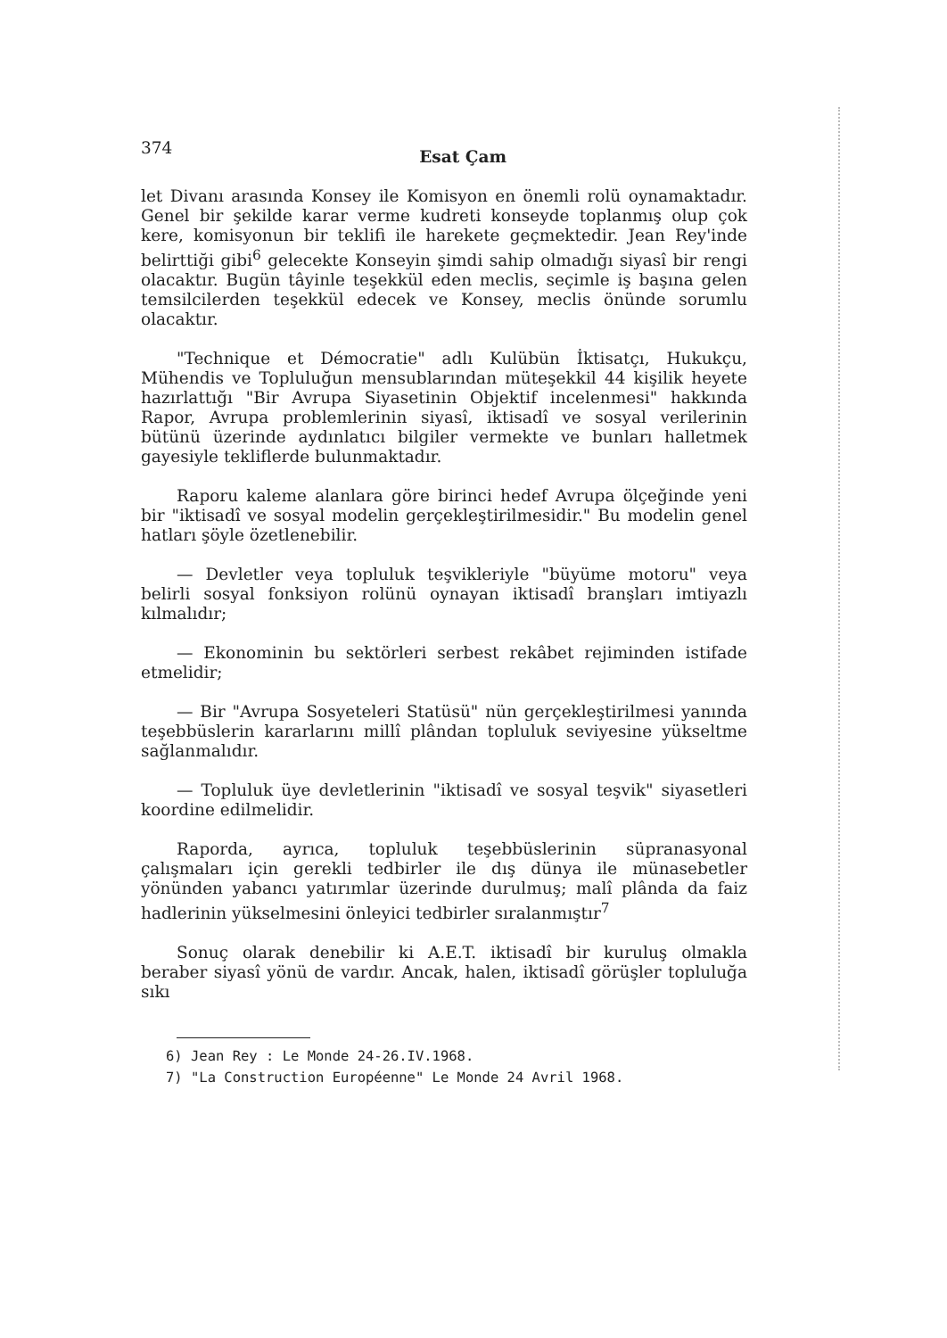374 Esat Çam
let Divanı arasında Konsey ile Komisyon en önemli rolü oynamaktadır. Genel bir şekilde karar verme kudreti konseyde toplanmış olup çok kere, komisyonun bir teklifi ile harekete geçmektedir. Jean Rey'inde belirttiği gibi<sup>6</sup> gelecekte Konseyin şimdi sahip olmadığı siyasî bir rengi olacaktır. Bugün tâyinle teşekkül eden meclis, seçimle iş başına gelen temsilcilerden teşekkül edecek ve Konsey, meclis önünde sorumlu olacaktır.
"Technique et Démocratie" adlı Kulübün İktisatçı, Hukukçu, Mühendis ve Topluluğun mensublarından müteşekkil 44 kişilik heyete hazırlattığı "Bir Avrupa Siyasetinin Objektif incelenmesi" hakkında Rapor, Avrupa problemlerinin siyasî, iktisadî ve sosyal verilerinin bütünü üzerinde aydınlatıcı bilgiler vermekte ve bunları halletmek gayesiyle tekliflerde bulunmaktadır.
Raporu kaleme alanlara göre birinci hedef Avrupa ölçeğinde yeni bir "iktisadî ve sosyal modelin gerçekleştirilmesidir." Bu modelin genel hatları şöyle özetlenebilir.
— Devletler veya topluluk teşvikleriyle "büyüme motoru" veya belirli sosyal fonksiyon rolünü oynayan iktisadî branşları imtiyazlı kılmalıdır;
— Ekonominin bu sektörleri serbest rekâbet rejiminden istifade etmelidir;
— Bir "Avrupa Sosyeteleri Statüsü" nün gerçekleştirilmesi yanında teşebbüslerin kararlarını millî plândan topluluk seviyesine yükseltme sağlanmalıdır.
— Topluluk üye devletlerinin "iktisadî ve sosyal teşvik" siyasetleri koordine edilmelidir.
Raporda, ayrıca, topluluk teşebbüslerinin süpranasyonal çalışmaları için gerekli tedbirler ile dış dünya ile münasebetler yönünden yabancı yatırımlar üzerinde durulmuş; malî plânda da faiz hadlerinin yükselmesini önleyici tedbirler sıralanmıştır<sup>7</sup>
Sonuç olarak denebilir ki A.E.T. iktisadî bir kuruluş olmakla beraber siyasî yönü de vardır. Ancak, halen, iktisadî görüşler topluluğa sıkı
6) Jean Rey : Le Monde 24-26.IV.1968.
7) "La Construction Européenne" Le Monde 24 Avril 1968.